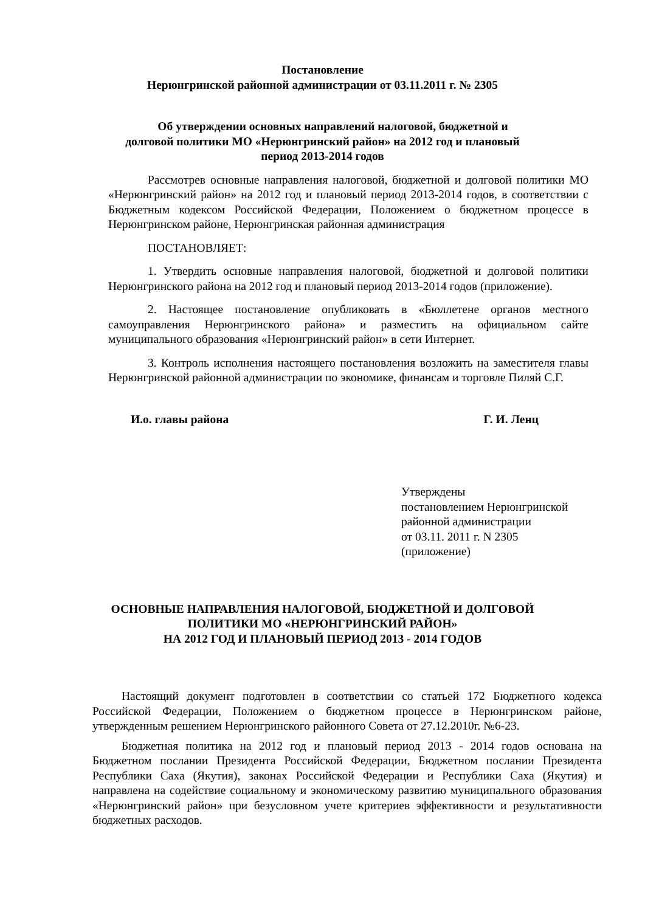Постановление
Нерюнгринской районной администрации от 03.11.2011 г. № 2305
Об утверждении основных направлений налоговой, бюджетной и
долговой политики МО «Нерюнгринский район» на 2012 год и плановый
период 2013-2014 годов
Рассмотрев основные направления налоговой, бюджетной и долговой политики МО «Нерюнгринский район» на 2012 год и плановый период 2013-2014 годов, в соответствии с Бюджетным кодексом Российской Федерации, Положением о бюджетном процессе в Нерюнгринском районе, Нерюнгринская районная администрация
ПОСТАНОВЛЯЕТ:
1. Утвердить основные направления налоговой, бюджетной и долговой политики Нерюнгринского района на 2012 год и плановый период 2013-2014 годов (приложение).
2. Настоящее постановление опубликовать в «Бюллетене органов местного самоуправления Нерюнгринского района» и разместить на официальном сайте муниципального образования «Нерюнгринский район» в сети Интернет.
3. Контроль исполнения настоящего постановления возложить на заместителя главы Нерюнгринской районной администрации по экономике, финансам и торговле Пиляй С.Г.
И.о. главы района Г. И. Ленц
Утверждены
постановлением Нерюнгринской
районной администрации
от 03.11. 2011 г. N 2305
(приложение)
ОСНОВНЫЕ НАПРАВЛЕНИЯ НАЛОГОВОЙ, БЮДЖЕТНОЙ И ДОЛГОВОЙ
ПОЛИТИКИ МО «НЕРЮНГРИНСКИЙ РАЙОН»
НА 2012 ГОД И ПЛАНОВЫЙ ПЕРИОД 2013 - 2014 ГОДОВ
Настоящий документ подготовлен в соответствии со статьей 172 Бюджетного кодекса Российской Федерации, Положением о бюджетном процессе в Нерюнгринском районе, утвержденным решением Нерюнгринского районного Совета от 27.12.2010г. №6-23.
Бюджетная политика на 2012 год и плановый период 2013 - 2014 годов основана на Бюджетном послании Президента Российской Федерации, Бюджетном послании Президента Республики Саха (Якутия), законах Российской Федерации и Республики Саха (Якутия) и направлена на содействие социальному и экономическому развитию муниципального образования «Нерюнгринский район» при безусловном учете критериев эффективности и результативности бюджетных расходов.